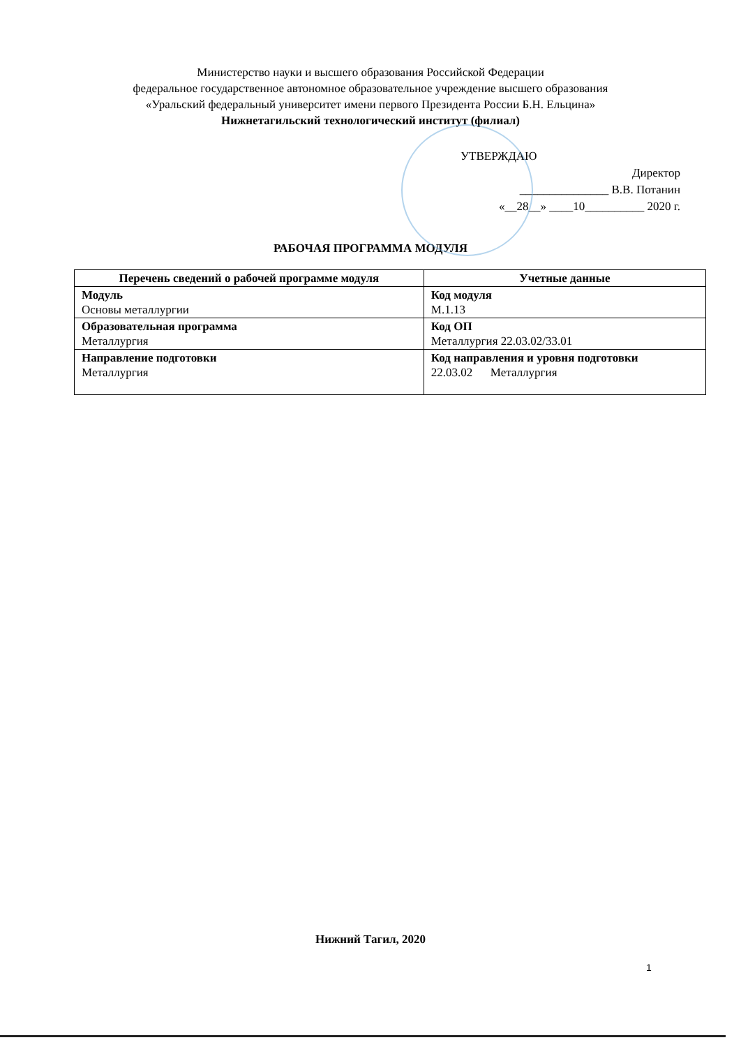Министерство науки и высшего образования Российской Федерации
федеральное государственное автономное образовательное учреждение высшего образования
«Уральский федеральный университет имени первого Президента России Б.Н. Ельцина»
Нижнетагильский технологический институт (филиал)
УТВЕРЖДАЮ
Директор
_______________ В.В. Потанин
«__28__» ____10__________ 2020 г.
РАБОЧАЯ ПРОГРАММА МОДУЛЯ
| Перечень сведений о рабочей программе модуля | Учетные данные |
| --- | --- |
| Модуль Основы металлургии | Код модуля М.1.13 |
| Образовательная программа Металлургия | Код ОП Металлургия 22.03.02/33.01 |
| Направление подготовки Металлургия | Код направления и уровня подготовки 22.03.02 Металлургия |
Нижний Тагил, 2020
1